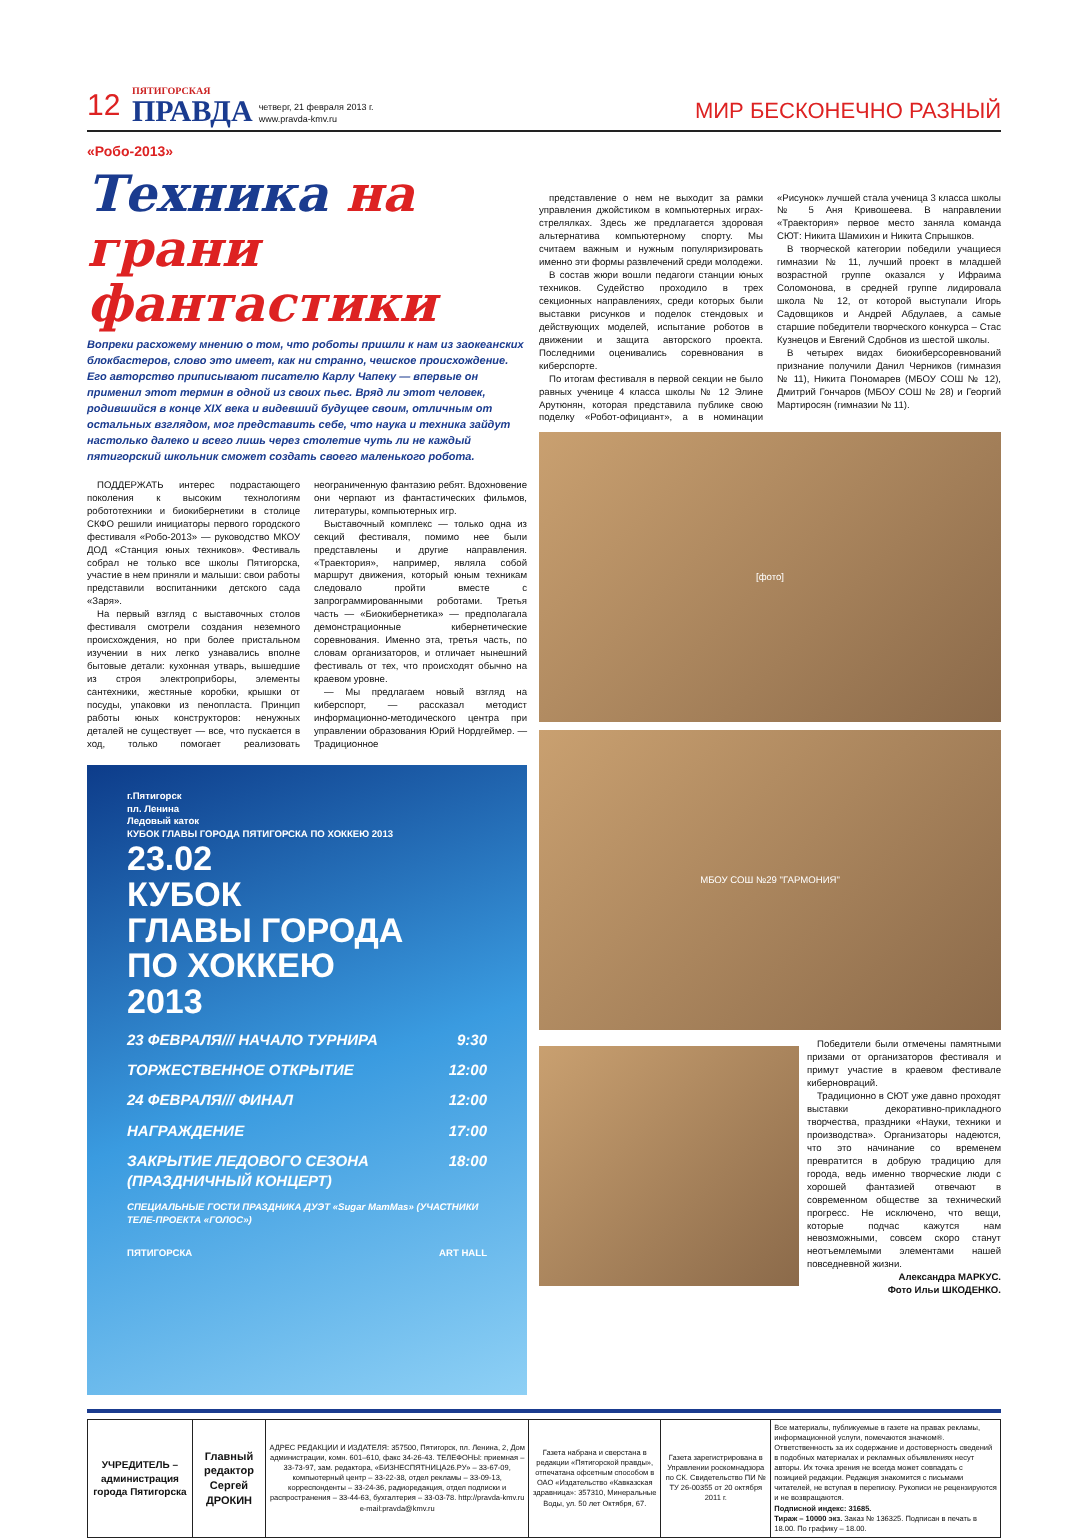12
ПЯТИГОРСКАЯ
ПРАВДА
четверг, 21 февраля 2013 г.
www.pravda-kmv.ru
МИР БЕСКОНЕЧНО РАЗНЫЙ
«Робо-2013»
Техника на грани фантастики
Вопреки расхожему мнению о том, что роботы пришли к нам из заокеанских блокбастеров, слово это имеет, как ни странно, чешское происхождение. Его авторство приписывают писателю Карлу Чапеку — впервые он применил этот термин в одной из своих пьес. Вряд ли этот человек, родившийся в конце XIX века и видевший будущее своим, отличным от остальных взглядом, мог представить себе, что наука и техника зайдут настолько далеко и всего лишь через столетие чуть ли не каждый пятигорский школьник сможет создать своего маленького робота.
ПОДДЕРЖАТЬ интерес подрастающего поколения к высоким технологиям робототехники и биокибернетики в столице СКФО решили инициаторы первого городского фестиваля «Робо-2013» — руководство МКОУ ДОД «Станция юных техников». Фестиваль собрал не только все школы Пятигорска, участие в нем приняли и малыши: свои работы представили воспитанники детского сада «Заря».
На первый взгляд с выставочных столов фестиваля смотрели создания неземного происхождения, но при более пристальном изучении в них легко узнавались вполне бытовые детали: кухонная утварь, вышедшие из строя электроприборы, элементы сантехники, жестяные коробки, крышки от посуды, упаковки из пенопласта. Принцип работы юных конструкторов: ненужных деталей не существует — все, что пускается в ход, только помогает реализовать неограниченную фантазию ребят. Вдохновение они черпают из фантастических фильмов, литературы, компьютерных игр.
Выставочный комплекс — только одна из секций фестиваля, помимо нее были представлены и другие направления. «Траектория», например, являла собой маршрут движения, который юным техникам следовало пройти вместе с запрограммированными роботами. Третья часть — «Биокибернетика» — предполагала демонстрационные кибернетические соревнования. Именно эта, третья часть, по словам организаторов, и отличает нынешний фестиваль от тех, что происходят обычно на краевом уровне.
— Мы предлагаем новый взгляд на киберспорт, — рассказал методист информационно-методического центра при управлении образования Юрий Нордгеймер. — Традиционное
г.Пятигорск
пл. Ленина
Ледовый каток
КУБОК ГЛАВЫ ГОРОДА ПЯТИГОРСКА ПО ХОККЕЮ 2013
23.02
КУБОК
ГЛАВЫ ГОРОДА
ПО ХОККЕЮ
2013
23 ФЕВРАЛЯ/// НАЧАЛО ТУРНИРА 9:30
ТОРЖЕСТВЕННОЕ ОТКРЫТИЕ 12:00
24 ФЕВРАЛЯ/// ФИНАЛ 12:00
НАГРАЖДЕНИЕ 17:00
ЗАКРЫТИЕ ЛЕДОВОГО СЕЗОНА (ПРАЗДНИЧНЫЙ КОНЦЕРТ) 18:00
СПЕЦИАЛЬНЫЕ ГОСТИ ПРАЗДНИКА ДУЭТ «Sugar MamMas» (УЧАСТНИКИ ТЕЛЕ-ПРОЕКТА «ГОЛОС»)
ПЯТИГОРСКА ART HALL
представление о нем не выходит за рамки управления джойстиком в компьютерных играх-стрелялках. Здесь же предлагается здоровая альтернатива компьютерному спорту. Мы считаем важным и нужным популяризировать именно эти формы развлечений среди молодежи.
В состав жюри вошли педагоги станции юных техников. Судейство проходило в трех секционных направлениях, среди которых были выставки рисунков и поделок стендовых и действующих моделей, испытание роботов в движении и защита авторского проекта. Последними оценивались соревнования в киберспорте.
По итогам фестиваля в первой секции не было равных ученице 4 класса школы № 12 Элине Арутюнян, которая представила публике свою поделку «Робот-официант», а в номинации «Рисунок» лучшей стала ученица 3 класса школы № 5 Аня Кривошеева. В направлении «Траектория» первое место заняла команда СЮТ: Никита Шамихин и Никита Спрышков.
В творческой категории победили учащиеся гимназии № 11, лучший проект в младшей возрастной группе оказался у Ифраима Соломонова, в средней группе лидировала школа № 12, от которой выступали Игорь Садовщиков и Андрей Абдулаев, а самые старшие победители творческого конкурса – Стас Кузнецов и Евгений Сдобнов из шестой школы.
В четырех видах биокиберсоревнований признание получили Данил Черников (гимназия № 11), Никита Пономарев (МБОУ СОШ № 12), Дмитрий Гончаров (МБОУ СОШ № 28) и Георгий Мартиросян (гимназии № 11).
[фото]
МБОУ СОШ №29 "ГАРМОНИЯ"
Победители были отмечены памятными призами от организаторов фестиваля и примут участие в краевом фестивале киберновраций.
Традиционно в СЮТ уже давно проходят выставки декоративно-прикладного творчества, праздники «Науки, техники и производства». Организаторы надеются, что это начинание со временем превратится в добрую традицию для города, ведь именно творческие люди с хорошей фантазией отвечают в современном обществе за технический прогресс. Не исключено, что вещи, которые подчас кажутся нам невозможными, совсем скоро станут неотъемлемыми элементами нашей повседневной жизни.
Александра МАРКУС.
Фото Ильи ШКОДЕНКО.
| УЧРЕДИТЕЛЬ – администрация города Пятигорска | Главный редактор Сергей ДРОКИН | АДРЕС РЕДАКЦИИ И ИЗДАТЕЛЯ: 357500, Пятигорск, пл. Ленина, 2, Дом администрации, комн. 601–610, факс 34-26-43. ТЕЛЕФОНЫ: приемная – 33-73-97, зам. редактора, «БИЗНЕСПЯТНИЦА26.РУ» – 33-67-09, компьютерный центр – 33-22-38, отдел рекламы – 33-09-13, корреспонденты – 33-24-36, радиоредакция, отдел подписки и распространения – 33-44-63, бухгалтерия – 33-03-78. http://pravda-kmv.ru e-mail:pravda@kmv.ru | Газета набрана и сверстана в редакции «Пятигорской правды», отпечатана офсетным способом в ОАО «Издательство «Кавказская здравница»: 357310, Минеральные Воды, ул. 50 лет Октября, 67. | Газета зарегистрирована в Управлении роскомнадзора по СК. Свидетельство ПИ № ТУ 26-00355 от 20 октября 2011 г. | Все материалы, публикуемые в газете на правах рекламы, информационной услуги, помечаются значком®. Ответственность за их содержание и достоверность сведений в подобных материалах и рекламных объявлениях несут авторы. Их точка зрения не всегда может совпадать с позицией редакции. Редакция знакомится с письмами читателей, не вступая в переписку. Рукописи не рецензируются и не возвращаются. Подписной индекс: 31685. Тираж – 10000 экз. Заказ № 136325. Подписан в печать в 18.00. По графику – 18.00. |